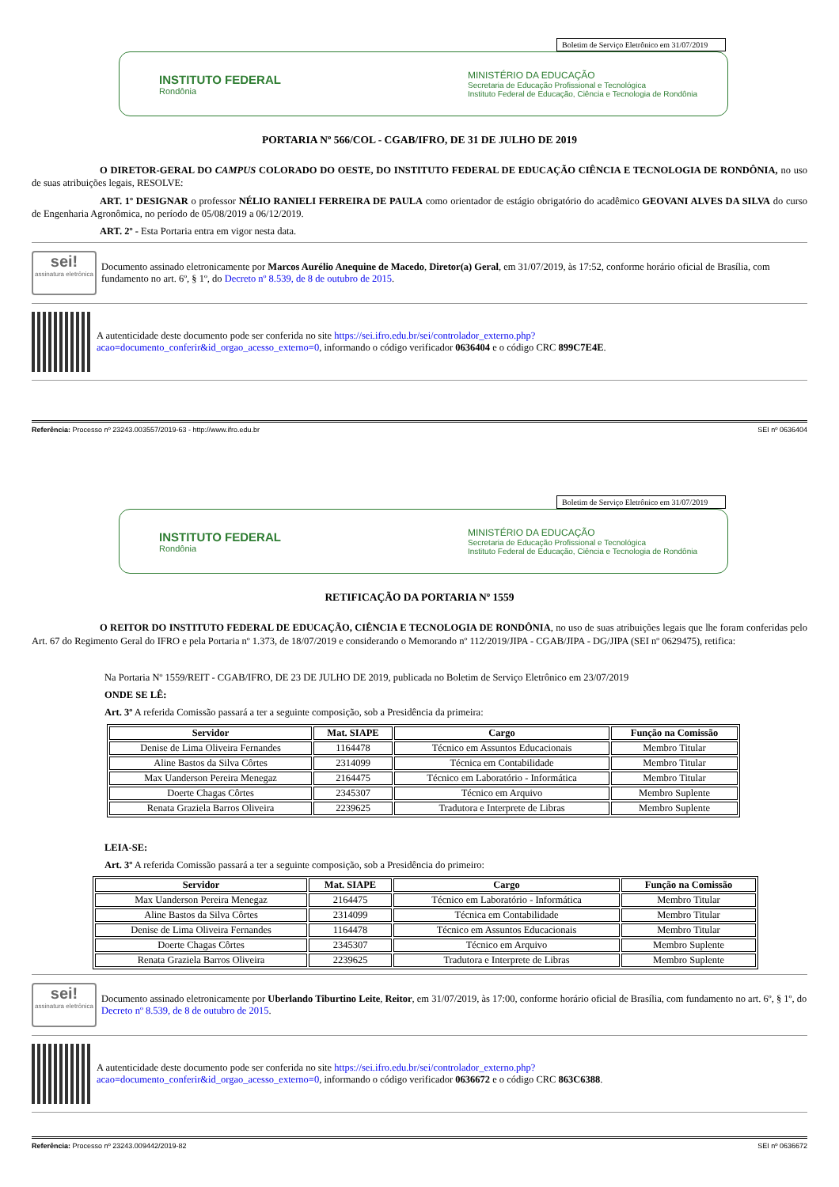Boletim de Serviço Eletrônico em 31/07/2019
INSTITUTO FEDERAL
Rondônia
MINISTÉRIO DA EDUCAÇÃO
Secretaria de Educação Profissional e Tecnológica
Instituto Federal de Educação, Ciência e Tecnologia de Rondônia
PORTARIA Nº 566/COL - CGAB/IFRO, DE 31 DE JULHO DE 2019
O DIRETOR-GERAL DO CAMPUS COLORADO DO OESTE, DO INSTITUTO FEDERAL DE EDUCAÇÃO CIÊNCIA E TECNOLOGIA DE RONDÔNIA, no uso de suas atribuições legais, RESOLVE:
ART. 1º DESIGNAR o professor NÉLIO RANIELI FERREIRA DE PAULA como orientador de estágio obrigatório do acadêmico GEOVANI ALVES DA SILVA do curso de Engenharia Agronômica, no período de 05/08/2019 a 06/12/2019.
ART. 2º - Esta Portaria entra em vigor nesta data.
sei!
assinatura eletrônica
Documento assinado eletronicamente por Marcos Aurélio Anequine de Macedo, Diretor(a) Geral, em 31/07/2019, às 17:52, conforme horário oficial de Brasília, com fundamento no art. 6º, § 1º, do Decreto nº 8.539, de 8 de outubro de 2015.
A autenticidade deste documento pode ser conferida no site https://sei.ifro.edu.br/sei/controlador_externo.php?
acao=documento_conferir&id_orgao_acesso_externo=0, informando o código verificador 0636404 e o código CRC 899C7E4E.
Referência: Processo nº 23243.003557/2019-63 - http://www.ifro.edu.br SEI nº 0636404
Boletim de Serviço Eletrônico em 31/07/2019
INSTITUTO FEDERAL
Rondônia
MINISTÉRIO DA EDUCAÇÃO
Secretaria de Educação Profissional e Tecnológica
Instituto Federal de Educação, Ciência e Tecnologia de Rondônia
RETIFICAÇÃO DA PORTARIA Nº 1559
O REITOR DO INSTITUTO FEDERAL DE EDUCAÇÃO, CIÊNCIA E TECNOLOGIA DE RONDÔNIA, no uso de suas atribuições legais que lhe foram conferidas pelo Art. 67 do Regimento Geral do IFRO e pela Portaria nº 1.373, de 18/07/2019 e considerando o Memorando nº 112/2019/JIPA - CGAB/JIPA - DG/JIPA (SEI nº 0629475), retifica:
Na Portaria Nº 1559/REIT - CGAB/IFRO, DE 23 DE JULHO DE 2019, publicada no Boletim de Serviço Eletrônico em 23/07/2019
ONDE SE LÊ:
Art. 3º A referida Comissão passará a ter a seguinte composição, sob a Presidência da primeira:
| Servidor | Mat. SIAPE | Cargo | Função na Comissão |
| --- | --- | --- | --- |
| Denise de Lima Oliveira Fernandes | 1164478 | Técnico em Assuntos Educacionais | Membro Titular |
| Aline Bastos da Silva Côrtes | 2314099 | Técnica em Contabilidade | Membro Titular |
| Max Uanderson Pereira Menegaz | 2164475 | Técnico em Laboratório - Informática | Membro Titular |
| Doerte Chagas Côrtes | 2345307 | Técnico em Arquivo | Membro Suplente |
| Renata Graziela Barros Oliveira | 2239625 | Tradutora e Interprete de Libras | Membro Suplente |
LEIA-SE:
Art. 3º A referida Comissão passará a ter a seguinte composição, sob a Presidência do primeiro:
| Servidor | Mat. SIAPE | Cargo | Função na Comissão |
| --- | --- | --- | --- |
| Max Uanderson Pereira Menegaz | 2164475 | Técnico em Laboratório - Informática | Membro Titular |
| Aline Bastos da Silva Côrtes | 2314099 | Técnica em Contabilidade | Membro Titular |
| Denise de Lima Oliveira Fernandes | 1164478 | Técnico em Assuntos Educacionais | Membro Titular |
| Doerte Chagas Côrtes | 2345307 | Técnico em Arquivo | Membro Suplente |
| Renata Graziela Barros Oliveira | 2239625 | Tradutora e Interprete de Libras | Membro Suplente |
sei!
assinatura eletrônica
Documento assinado eletronicamente por Uberlando Tiburtino Leite, Reitor, em 31/07/2019, às 17:00, conforme horário oficial de Brasília, com fundamento no art. 6º, § 1º, do Decreto nº 8.539, de 8 de outubro de 2015.
A autenticidade deste documento pode ser conferida no site https://sei.ifro.edu.br/sei/controlador_externo.php?
acao=documento_conferir&id_orgao_acesso_externo=0, informando o código verificador 0636672 e o código CRC 863C6388.
Referência: Processo nº 23243.009442/2019-82 SEI nº 0636672